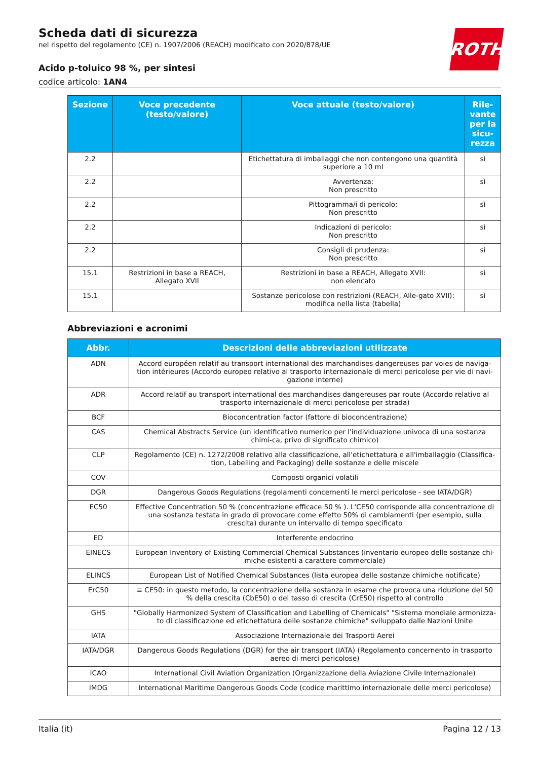ROTH
Scheda dati di sicurezza
nel rispetto del regolamento (CE) n. 1907/2006 (REACH) modificato con 2020/878/UE
Acido p-toluico 98 %, per sintesi
codice articolo: 1AN4
| Sezione | Voce precedente (testo/valore) | Voce attuale (testo/valore) | Rile-vante per la sicu-rezza |
| --- | --- | --- | --- |
| 2.2 | | Etichettatura di imballaggi che non contengono una quantità superiore a 10 ml | sì |
| 2.2 | | Avvertenza: Non prescritto | sì |
| 2.2 | | Pittogramma/i di pericolo: Non prescritto | sì |
| 2.2 | | Indicazioni di pericolo: Non prescritto | sì |
| 2.2 | | Consigli di prudenza: Non prescritto | sì |
| 15.1 | Restrizioni in base a REACH, Allegato XVII | Restrizioni in base a REACH, Allegato XVII: non elencato | sì |
| 15.1 | | Sostanze pericolose con restrizioni (REACH, Alle-gato XVII): modifica nella lista (tabella) | sì |
Abbreviazioni e acronimi
| Abbr. | Descrizioni delle abbreviazioni utilizzate |
| --- | --- |
| ADN | Accord européen relatif au transport international des marchandises dangereuses par voies de naviga-tion intérieures (Accordo europeo relativo al trasporto internazionale di merci pericolose per vie di navi-gazione interne) |
| ADR | Accord relatif au transport international des marchandises dangereuses par route (Accordo relativo al trasporto internazionale di merci pericolose per strada) |
| BCF | Bioconcentration factor (fattore di bioconcentrazione) |
| CAS | Chemical Abstracts Service (un identificativo numerico per l'individuazione univoca di una sostanza chimi-ca, privo di significato chimico) |
| CLP | Regolamento (CE) n. 1272/2008 relativo alla classificazione, all'etichettatura e all'imballaggio (Classifica-tion, Labelling and Packaging) delle sostanze e delle miscele |
| COV | Composti organici volatili |
| DGR | Dangerous Goods Regulations (regolamenti concernenti le merci pericolose - see IATA/DGR) |
| EC50 | Effective Concentration 50 % (concentrazione efficace 50 % ). L'CE50 corrisponde alla concentrazione di una sostanza testata in grado di provocare come effetto 50% di cambiamenti (per esempio, sulla crescita) durante un intervallo di tempo specificato |
| ED | Interferente endocrino |
| EINECS | European Inventory of Existing Commercial Chemical Substances (inventario europeo delle sostanze chi-miche esistenti a carattere commerciale) |
| ELINCS | European List of Notified Chemical Substances (lista europea delle sostanze chimiche notificate) |
| ErC50 | ≡ CE50: in questo metodo, la concentrazione della sostanza in esame che provoca una riduzione del 50 % della crescita (CbE50) o del tasso di crescita (CrE50) rispetto al controllo |
| GHS | "Globally Harmonized System of Classification and Labelling of Chemicals" "Sistema mondiale armonizza-to di classificazione ed etichettatura delle sostanze chimiche" sviluppato dalle Nazioni Unite |
| IATA | Associazione Internazionale dei Trasporti Aerei |
| IATA/DGR | Dangerous Goods Regulations (DGR) for the air transport (IATA) (Regolamento concernento in trasporto aereo di merci pericolose) |
| ICAO | International Civil Aviation Organization (Organizzazione della Aviazione Civile Internazionale) |
| IMDG | International Maritime Dangerous Goods Code (codice marittimo internazionale delle merci pericolose) |
Italia (it) Pagina 12 / 13